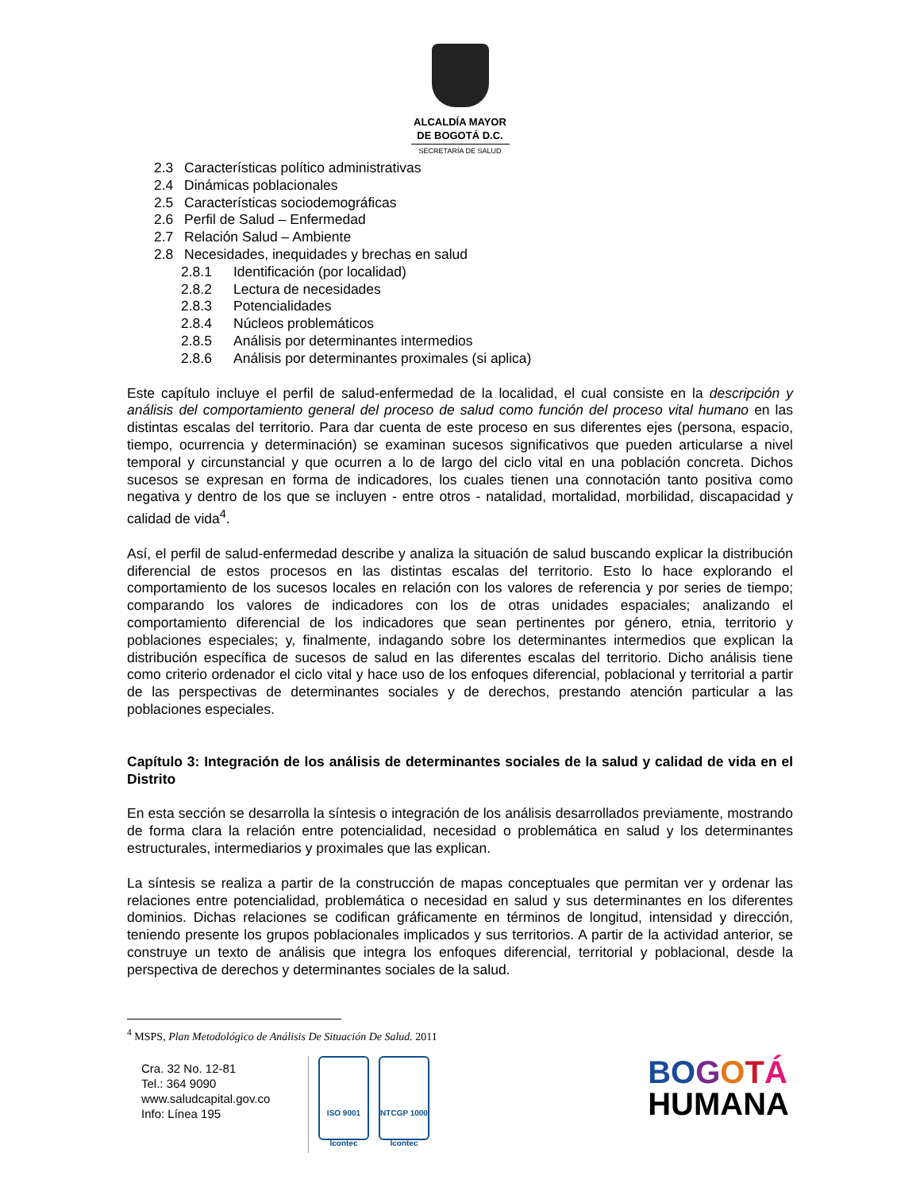ALCALDÍA MAYOR
DE BOGOTÁ D.C.
SECRETARÍA DE SALUD
2.3 Características político administrativas
2.4 Dinámicas poblacionales
2.5 Características sociodemográficas
2.6 Perfil de Salud – Enfermedad
2.7 Relación Salud – Ambiente
2.8 Necesidades, inequidades y brechas en salud
2.8.1 Identificación (por localidad)
2.8.2 Lectura de necesidades
2.8.3 Potencialidades
2.8.4 Núcleos problemáticos
2.8.5 Análisis por determinantes intermedios
2.8.6 Análisis por determinantes proximales (si aplica)
Este capítulo incluye el perfil de salud-enfermedad de la localidad, el cual consiste en la descripción y análisis del comportamiento general del proceso de salud como función del proceso vital humano en las distintas escalas del territorio. Para dar cuenta de este proceso en sus diferentes ejes (persona, espacio, tiempo, ocurrencia y determinación) se examinan sucesos significativos que pueden articularse a nivel temporal y circunstancial y que ocurren a lo de largo del ciclo vital en una población concreta. Dichos sucesos se expresan en forma de indicadores, los cuales tienen una connotación tanto positiva como negativa y dentro de los que se incluyen - entre otros - natalidad, mortalidad, morbilidad, discapacidad y calidad de vida<sup>4</sup>.
Así, el perfil de salud-enfermedad describe y analiza la situación de salud buscando explicar la distribución diferencial de estos procesos en las distintas escalas del territorio. Esto lo hace explorando el comportamiento de los sucesos locales en relación con los valores de referencia y por series de tiempo; comparando los valores de indicadores con los de otras unidades espaciales; analizando el comportamiento diferencial de los indicadores que sean pertinentes por género, etnia, territorio y poblaciones especiales; y, finalmente, indagando sobre los determinantes intermedios que explican la distribución específica de sucesos de salud en las diferentes escalas del territorio. Dicho análisis tiene como criterio ordenador el ciclo vital y hace uso de los enfoques diferencial, poblacional y territorial a partir de las perspectivas de determinantes sociales y de derechos, prestando atención particular a las poblaciones especiales.
Capítulo 3: Integración de los análisis de determinantes sociales de la salud y calidad de vida en el Distrito
En esta sección se desarrolla la síntesis o integración de los análisis desarrollados previamente, mostrando de forma clara la relación entre potencialidad, necesidad o problemática en salud y los determinantes estructurales, intermediarios y proximales que las explican.
La síntesis se realiza a partir de la construcción de mapas conceptuales que permitan ver y ordenar las relaciones entre potencialidad, problemática o necesidad en salud y sus determinantes en los diferentes dominios. Dichas relaciones se codifican gráficamente en términos de longitud, intensidad y dirección, teniendo presente los grupos poblacionales implicados y sus territorios. A partir de la actividad anterior, se construye un texto de análisis que integra los enfoques diferencial, territorial y poblacional, desde la perspectiva de derechos y determinantes sociales de la salud.
<sup>4</sup> MSPS, Plan Metodológico de Análisis De Situación De Salud. 2011
Cra. 32 No. 12-81
Tel.: 364 9090
www.saludcapital.gov.co
Info: Línea 195
ISO 9001
Icontec
NTCGP 1000
Icontec
BO GOTÁ
HUMANA